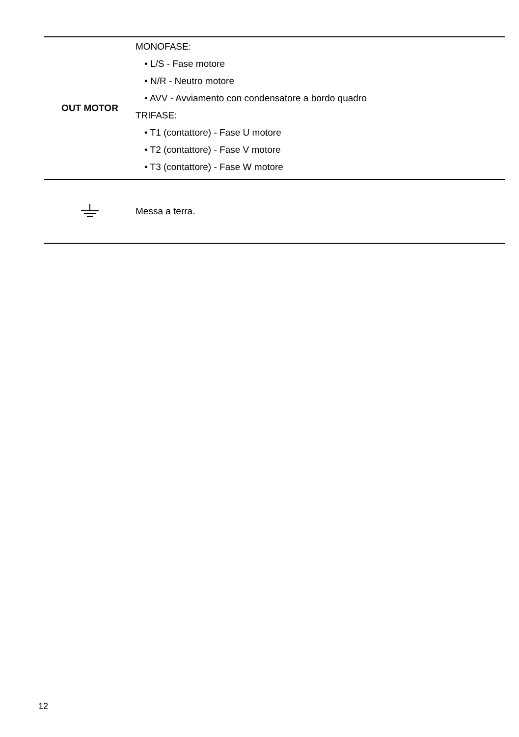| OUT MOTOR | MONOFASE: • L/S - Fase motore • N/R - Neutro motore • AVV - Avviamento con condensatore a bordo quadro TRIFASE: • T1 (contattore) - Fase U motore • T2 (contattore) - Fase V motore • T3 (contattore) - Fase W motore |
| | Messa a terra. |
12